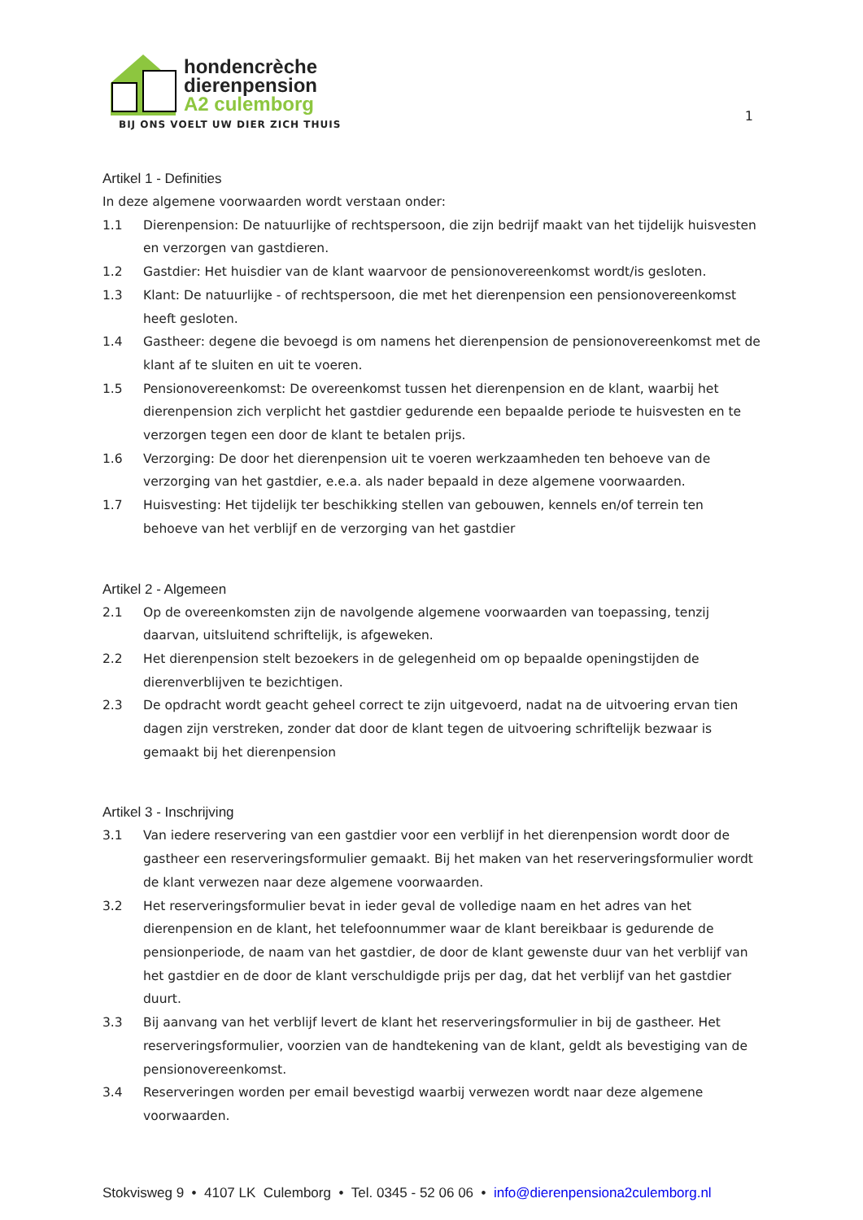hondencrèche
dierenpension
A2 culemborg
BIJ ONS VOELT UW DIER ZICH THUIS
1
Artikel 1 - Definities
In deze algemene voorwaarden wordt verstaan onder:
1.1 Dierenpension: De natuurlijke of rechtspersoon, die zijn bedrijf maakt van het tijdelijk huisvesten en verzorgen van gastdieren.
1.2 Gastdier: Het huisdier van de klant waarvoor de pensionovereenkomst wordt/is gesloten.
1.3 Klant: De natuurlijke - of rechtspersoon, die met het dierenpension een pensionovereenkomst heeft gesloten.
1.4 Gastheer: degene die bevoegd is om namens het dierenpension de pensionovereenkomst met de klant af te sluiten en uit te voeren.
1.5 Pensionovereenkomst: De overeenkomst tussen het dierenpension en de klant, waarbij het dierenpension zich verplicht het gastdier gedurende een bepaalde periode te huisvesten en te verzorgen tegen een door de klant te betalen prijs.
1.6 Verzorging: De door het dierenpension uit te voeren werkzaamheden ten behoeve van de verzorging van het gastdier, e.e.a. als nader bepaald in deze algemene voorwaarden.
1.7 Huisvesting: Het tijdelijk ter beschikking stellen van gebouwen, kennels en/of terrein ten behoeve van het verblijf en de verzorging van het gastdier
Artikel 2 - Algemeen
2.1 Op de overeenkomsten zijn de navolgende algemene voorwaarden van toepassing, tenzij daarvan, uitsluitend schriftelijk, is afgeweken.
2.2 Het dierenpension stelt bezoekers in de gelegenheid om op bepaalde openingstijden de dierenverblijven te bezichtigen.
2.3 De opdracht wordt geacht geheel correct te zijn uitgevoerd, nadat na de uitvoering ervan tien dagen zijn verstreken, zonder dat door de klant tegen de uitvoering schriftelijk bezwaar is gemaakt bij het dierenpension
Artikel 3 - Inschrijving
3.1 Van iedere reservering van een gastdier voor een verblijf in het dierenpension wordt door de gastheer een reserveringsformulier gemaakt. Bij het maken van het reserveringsformulier wordt de klant verwezen naar deze algemene voorwaarden.
3.2 Het reserveringsformulier bevat in ieder geval de volledige naam en het adres van het dierenpension en de klant, het telefoonnummer waar de klant bereikbaar is gedurende de pensionperiode, de naam van het gastdier, de door de klant gewenste duur van het verblijf van het gastdier en de door de klant verschuldigde prijs per dag, dat het verblijf van het gastdier duurt.
3.3 Bij aanvang van het verblijf levert de klant het reserveringsformulier in bij de gastheer. Het reserveringsformulier, voorzien van de handtekening van de klant, geldt als bevestiging van de pensionovereenkomst.
3.4 Reserveringen worden per email bevestigd waarbij verwezen wordt naar deze algemene voorwaarden.
Stokvisweg 9 • 4107 LK Culemborg • Tel. 0345 - 52 06 06 • info@dierenpensiona2culemborg.nl